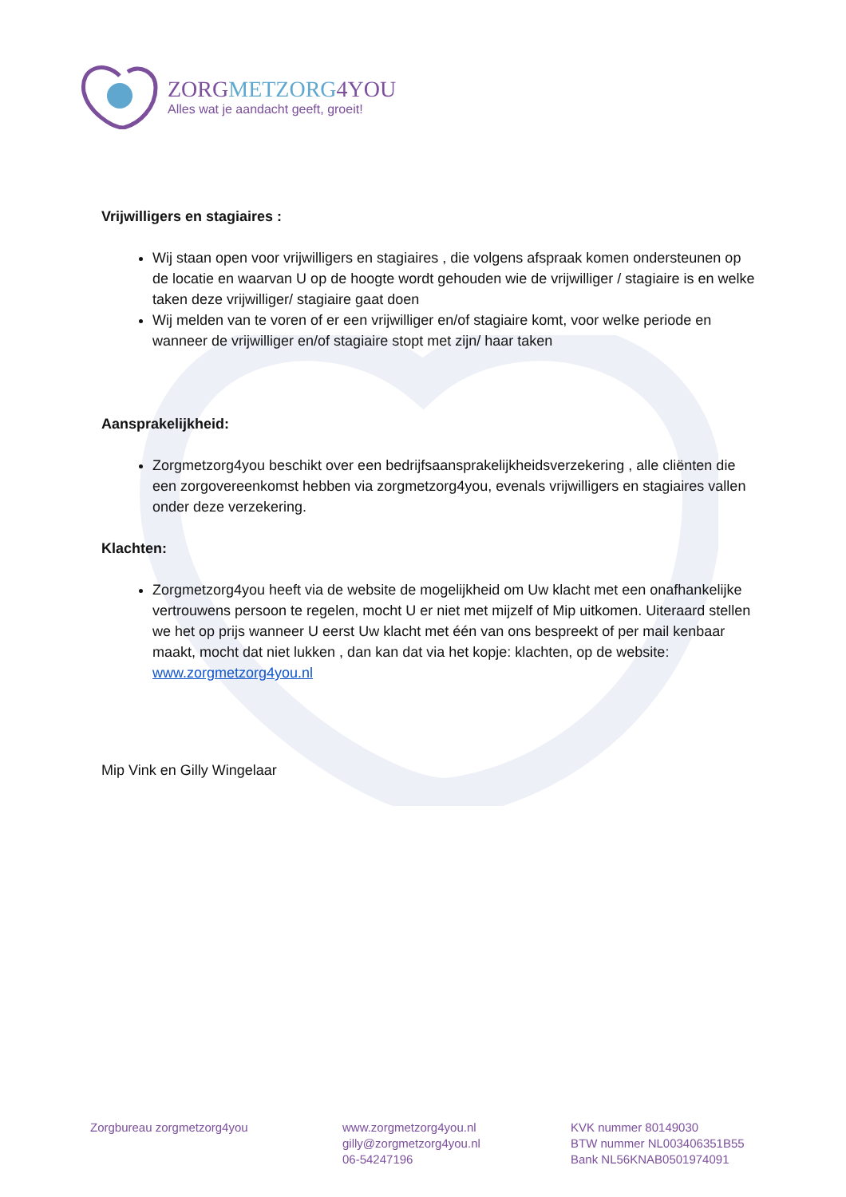ZORGMETZORG4YOU
Alles wat je aandacht geeft, groeit!
Vrijwilligers en stagiaires :
Wij staan open voor vrijwilligers en stagiaires , die volgens afspraak komen ondersteunen op de locatie en waarvan U op de hoogte wordt gehouden wie de vrijwilliger / stagiaire is en welke taken deze vrijwilliger/ stagiaire gaat doen
Wij melden van te voren of er een vrijwilliger en/of stagiaire komt, voor welke periode en wanneer de vrijwilliger en/of stagiaire stopt met zijn/ haar taken
Aansprakelijkheid:
Zorgmetzorg4you beschikt over een bedrijfsaansprakelijkheidsverzekering , alle cliënten die een zorgovereenkomst hebben via zorgmetzorg4you, evenals vrijwilligers en stagiaires vallen onder deze verzekering.
Klachten:
Zorgmetzorg4you heeft via de website de mogelijkheid om Uw klacht met een onafhankelijke vertrouwens persoon te regelen, mocht U er niet met mijzelf of Mip uitkomen. Uiteraard stellen we het op prijs wanneer U eerst Uw klacht met één van ons bespreekt of per mail kenbaar maakt, mocht dat niet lukken , dan kan dat via het kopje: klachten, op de website: www.zorgmetzorg4you.nl
Mip Vink en Gilly Wingelaar
Zorgbureau zorgmetzorg4you www.zorgmetzorg4you.nl
gilly@zorgmetzorg4you.nl
06-54247196
KVK nummer 80149030
BTW nummer NL003406351B55
Bank NL56KNAB0501974091